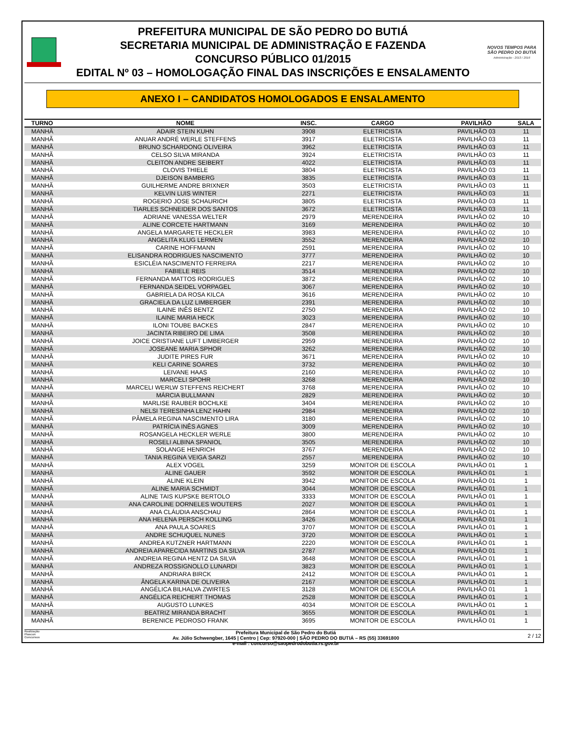PREFEITURA MUNICIPAL DE SÃO PEDRO DO BUTIÁ
SECRETARIA MUNICIPAL DE ADMINISTRAÇÃO E FAZENDA
CONCURSO PÚBLICO 01/2015
EDITAL Nº 03 – HOMOLOGAÇÃO FINAL DAS INSCRIÇÕES E ENSALAMENTO
NOVOS TEMPOS PARA SÃO PEDRO DO BUTIÁ
Administração - 2013 / 2016
ANEXO I – CANDIDATOS HOMOLOGADOS E ENSALAMENTO
| TURNO | NOME | INSC. | CARGO | PAVILHÃO | SALA |
| --- | --- | --- | --- | --- | --- |
| MANHÃ | ADAIR STEIN KUHN | 3908 | ELETRICISTA | PAVILHÃO 03 | 11 |
| MANHÃ | ANUAR ANDRÉ WERLE STEFFENS | 3917 | ELETRICISTA | PAVILHÃO 03 | 11 |
| MANHÃ | BRUNO SCHARDONG OLIVEIRA | 3962 | ELETRICISTA | PAVILHÃO 03 | 11 |
| MANHÃ | CELSO SILVA MIRANDA | 3924 | ELETRICISTA | PAVILHÃO 03 | 11 |
| MANHÃ | CLEITON ANDRE SEIBERT | 4022 | ELETRICISTA | PAVILHÃO 03 | 11 |
| MANHÃ | CLOVIS THIELE | 3804 | ELETRICISTA | PAVILHÃO 03 | 11 |
| MANHÃ | DJEISON BAMBERG | 3835 | ELETRICISTA | PAVILHÃO 03 | 11 |
| MANHÃ | GUILHERME ANDRE BRIXNER | 3503 | ELETRICISTA | PAVILHÃO 03 | 11 |
| MANHÃ | KELVIN LUIS WINTER | 2271 | ELETRICISTA | PAVILHÃO 03 | 11 |
| MANHÃ | ROGERIO JOSE SCHAURICH | 3805 | ELETRICISTA | PAVILHÃO 03 | 11 |
| MANHÃ | TIARLES SCHNEIDER DOS SANTOS | 3672 | ELETRICISTA | PAVILHÃO 03 | 11 |
| MANHÃ | ADRIANE VANESSA WELTER | 2979 | MERENDEIRA | PAVILHÃO 02 | 10 |
| MANHÃ | ALINE CORCETE HARTMANN | 3169 | MERENDEIRA | PAVILHÃO 02 | 10 |
| MANHÃ | ANGELA MARGARETE HECKLER | 3983 | MERENDEIRA | PAVILHÃO 02 | 10 |
| MANHÃ | ANGELITA KLUG LERMEN | 3552 | MERENDEIRA | PAVILHÃO 02 | 10 |
| MANHÃ | CARINE HOFFMANN | 2591 | MERENDEIRA | PAVILHÃO 02 | 10 |
| MANHÃ | ELISANDRA RODRIGUES NASCIMENTO | 3777 | MERENDEIRA | PAVILHÃO 02 | 10 |
| MANHÃ | ESICLÉIA NASCIMENTO FERREIRA | 2217 | MERENDEIRA | PAVILHÃO 02 | 10 |
| MANHÃ | FABIELE REIS | 3514 | MERENDEIRA | PAVILHÃO 02 | 10 |
| MANHÃ | FERNANDA MATTOS RODRIGUES | 3872 | MERENDEIRA | PAVILHÃO 02 | 10 |
| MANHÃ | FERNANDA SEIDEL VORPAGEL | 3067 | MERENDEIRA | PAVILHÃO 02 | 10 |
| MANHÃ | GABRIELA DA ROSA KILCA | 3616 | MERENDEIRA | PAVILHÃO 02 | 10 |
| MANHÃ | GRACIELA DA LUZ LIMBERGER | 2391 | MERENDEIRA | PAVILHÃO 02 | 10 |
| MANHÃ | ILAINE INÊS BENTZ | 2750 | MERENDEIRA | PAVILHÃO 02 | 10 |
| MANHÃ | ILAINE MARIA HECK | 3023 | MERENDEIRA | PAVILHÃO 02 | 10 |
| MANHÃ | ILONI TOUBE BACKES | 2847 | MERENDEIRA | PAVILHÃO 02 | 10 |
| MANHÃ | JACINTA RIBEIRO DE LIMA | 3508 | MERENDEIRA | PAVILHÃO 02 | 10 |
| MANHÃ | JOICE CRISTIANE LUFT LIMBERGER | 2959 | MERENDEIRA | PAVILHÃO 02 | 10 |
| MANHÃ | JOSEANE MARIA SPHOR | 3262 | MERENDEIRA | PAVILHÃO 02 | 10 |
| MANHÃ | JUDITE PIRES FUR | 3671 | MERENDEIRA | PAVILHÃO 02 | 10 |
| MANHÃ | KELI CARINE SOARES | 3732 | MERENDEIRA | PAVILHÃO 02 | 10 |
| MANHÃ | LEIVANE HAAS | 2160 | MERENDEIRA | PAVILHÃO 02 | 10 |
| MANHÃ | MARCELI SPOHR | 3268 | MERENDEIRA | PAVILHÃO 02 | 10 |
| MANHÃ | MARCELI WERLW STEFFENS REICHERT | 3768 | MERENDEIRA | PAVILHÃO 02 | 10 |
| MANHÃ | MÁRCIA BULLMANN | 2829 | MERENDEIRA | PAVILHÃO 02 | 10 |
| MANHÃ | MARLISE RAUBER BOCHLKE | 3404 | MERENDEIRA | PAVILHÃO 02 | 10 |
| MANHÃ | NELSI TERESINHA LENZ HAHN | 2984 | MERENDEIRA | PAVILHÃO 02 | 10 |
| MANHÃ | PÂMELA REGINA NASCIMENTO LIRA | 3180 | MERENDEIRA | PAVILHÃO 02 | 10 |
| MANHÃ | PATRÍCIA INÊS AGNES | 3009 | MERENDEIRA | PAVILHÃO 02 | 10 |
| MANHÃ | ROSANGELA HECKLER WERLE | 3800 | MERENDEIRA | PAVILHÃO 02 | 10 |
| MANHÃ | ROSELI ALBINA SPANIOL | 3505 | MERENDEIRA | PAVILHÃO 02 | 10 |
| MANHÃ | SOLANGE HENRICH | 3767 | MERENDEIRA | PAVILHÃO 02 | 10 |
| MANHÃ | TANIA REGINA VEIGA SARZI | 2557 | MERENDEIRA | PAVILHÃO 02 | 10 |
| MANHÃ | ALEX VOGEL | 3259 | MONITOR DE ESCOLA | PAVILHÃO 01 | 1 |
| MANHÃ | ALINE GAUER | 3592 | MONITOR DE ESCOLA | PAVILHÃO 01 | 1 |
| MANHÃ | ALINE KLEIN | 3942 | MONITOR DE ESCOLA | PAVILHÃO 01 | 1 |
| MANHÃ | ALINE MARIA SCHMIDT | 3044 | MONITOR DE ESCOLA | PAVILHÃO 01 | 1 |
| MANHÃ | ALINE TAIS KUPSKE BERTOLO | 3333 | MONITOR DE ESCOLA | PAVILHÃO 01 | 1 |
| MANHÃ | ANA CAROLINE DORNELES WOUTERS | 2027 | MONITOR DE ESCOLA | PAVILHÃO 01 | 1 |
| MANHÃ | ANA CLÁUDIA ANSCHAU | 2864 | MONITOR DE ESCOLA | PAVILHÃO 01 | 1 |
| MANHÃ | ANA HELENA PERSCH KOLLING | 3426 | MONITOR DE ESCOLA | PAVILHÃO 01 | 1 |
| MANHÃ | ANA PAULA SOARES | 3707 | MONITOR DE ESCOLA | PAVILHÃO 01 | 1 |
| MANHÃ | ANDRE SCHUQUEL NUNES | 3720 | MONITOR DE ESCOLA | PAVILHÃO 01 | 1 |
| MANHÃ | ANDREA KUTZNER HARTMANN | 2220 | MONITOR DE ESCOLA | PAVILHÃO 01 | 1 |
| MANHÃ | ANDREIA APARECIDA MARTINS DA SILVA | 2787 | MONITOR DE ESCOLA | PAVILHÃO 01 | 1 |
| MANHÃ | ANDREIA REGINA HENTZ DA SILVA | 3648 | MONITOR DE ESCOLA | PAVILHÃO 01 | 1 |
| MANHÃ | ANDREZA ROSSIGNOLLO LUNARDI | 3823 | MONITOR DE ESCOLA | PAVILHÃO 01 | 1 |
| MANHÃ | ANDRIARA BIRCK | 2412 | MONITOR DE ESCOLA | PAVILHÃO 01 | 1 |
| MANHÃ | ÂNGELA KARINA DE OLIVEIRA | 2167 | MONITOR DE ESCOLA | PAVILHÃO 01 | 1 |
| MANHÃ | ANGÉLICA BILHALVA ZWIRTES | 3128 | MONITOR DE ESCOLA | PAVILHÃO 01 | 1 |
| MANHÃ | ANGÉLICA REICHERT THOMAS | 2528 | MONITOR DE ESCOLA | PAVILHÃO 01 | 1 |
| MANHÃ | AUGUSTO LUNKES | 4034 | MONITOR DE ESCOLA | PAVILHÃO 01 | 1 |
| MANHÃ | BEATRIZ MIRANDA BRACHT | 3655 | MONITOR DE ESCOLA | PAVILHÃO 01 | 1 |
| MANHÃ | BERENICE PEDROSO FRANK | 3695 | MONITOR DE ESCOLA | PAVILHÃO 01 | 1 |
Realização Plascon Concursos
Prefeitura Municipal de São Pedro do Butiá
Av. Júlio Schwengber, 1645 | Centro | Cep: 97920-000 | SÃO PEDRO DO BUTIÁ – RS (55) 33691800
e-mail : concurso@saopedrodobutia.rs.gov.br
2 / 12